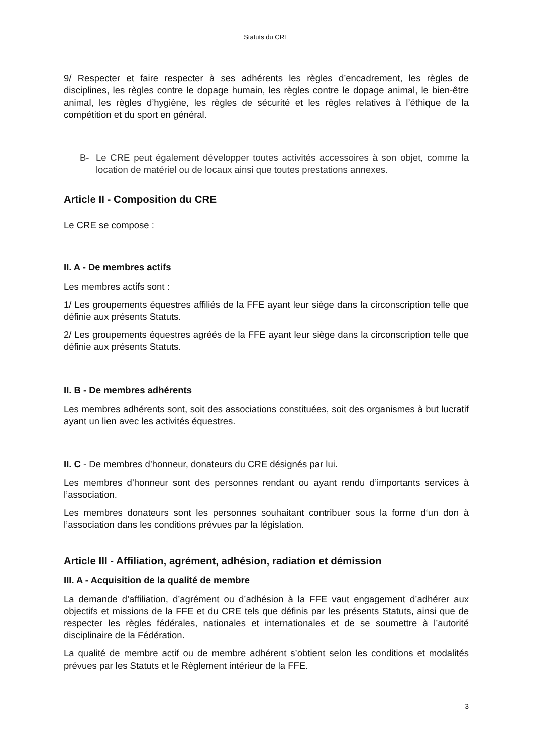Statuts du CRE
9/ Respecter et faire respecter à ses adhérents les règles d’encadrement, les règles de disciplines, les règles contre le dopage humain, les règles contre le dopage animal, le bien-être animal, les règles d’hygiène, les règles de sécurité et les règles relatives à l’éthique de la compétition et du sport en général.
B- Le CRE peut également développer toutes activités accessoires à son objet, comme la location de matériel ou de locaux ainsi que toutes prestations annexes.
Article II - Composition du CRE
Le CRE se compose :
II. A - De membres actifs
Les membres actifs sont :
1/ Les groupements équestres affiliés de la FFE ayant leur siège dans la circonscription telle que définie aux présents Statuts.
2/ Les groupements équestres agréés de la FFE ayant leur siège dans la circonscription telle que définie aux présents Statuts.
II. B - De membres adhérents
Les membres adhérents sont, soit des associations constituées, soit des organismes à but lucratif ayant un lien avec les activités équestres.
II. C - De membres d’honneur, donateurs du CRE désignés par lui.
Les membres d’honneur sont des personnes rendant ou ayant rendu d’importants services à l’association.
Les membres donateurs sont les personnes souhaitant contribuer sous la forme d‘un don à l’association dans les conditions prévues par la législation.
Article III - Affiliation, agrément, adhésion, radiation et démission
III. A - Acquisition de la qualité de membre
La demande d’affiliation, d’agrément ou d’adhésion à la FFE vaut engagement d’adhérer aux objectifs et missions de la FFE et du CRE tels que définis par les présents Statuts, ainsi que de respecter les règles fédérales, nationales et internationales et de se soumettre à l’autorité disciplinaire de la Fédération.
La qualité de membre actif ou de membre adhérent s’obtient selon les conditions et modalités prévues par les Statuts et le Règlement intérieur de la FFE.
3